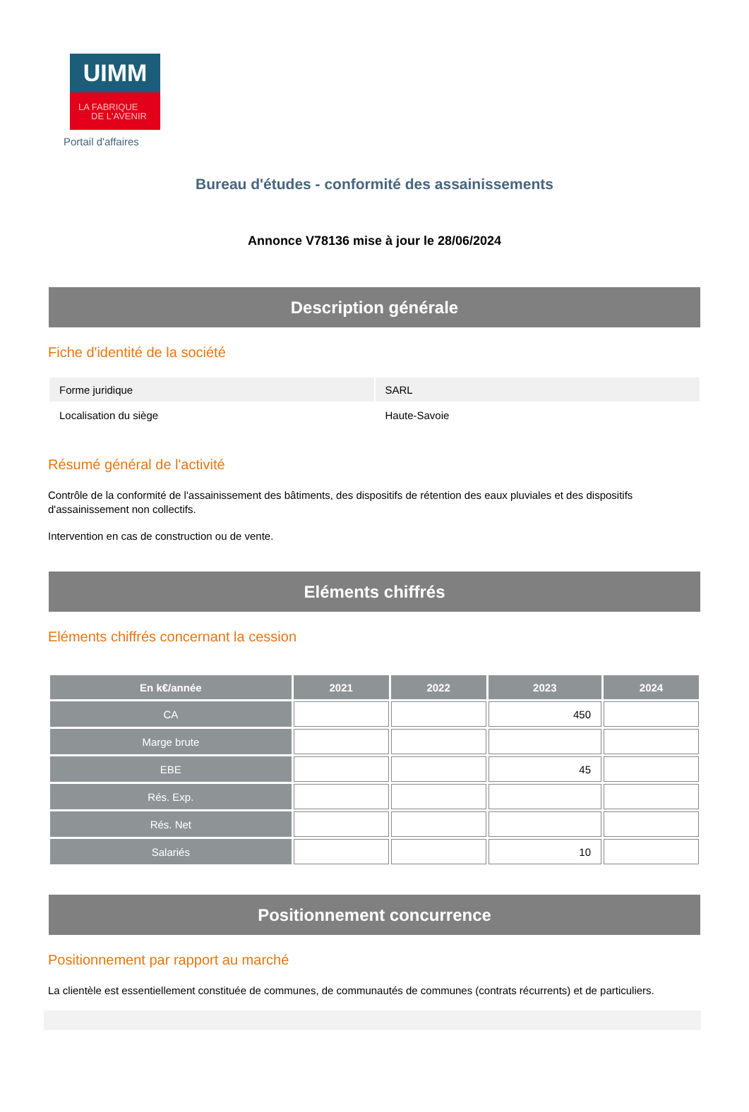UIMM
LA FABRIQUE
DE L'AVENIR
Portail d'affaires
Bureau d'études - conformité des assainissements
Annonce V78136 mise à jour le 28/06/2024
Description générale
Fiche d'identité de la société
| Forme juridique | SARL |
| Localisation du siège | Haute-Savoie |
Résumé général de l'activité
Contrôle de la conformité de l'assainissement des bâtiments, des dispositifs de rétention des eaux pluviales et des dispositifs d'assainissement non collectifs.
Intervention en cas de construction ou de vente.
Eléments chiffrés
Eléments chiffrés concernant la cession
| En k€/année | 2021 | 2022 | 2023 | 2024 |
| --- | --- | --- | --- | --- |
| CA | | | 450 | |
| Marge brute | | | | |
| EBE | | | 45 | |
| Rés. Exp. | | | | |
| Rés. Net | | | | |
| Salariés | | | 10 | |
Positionnement concurrence
Positionnement par rapport au marché
La clientèle est essentiellement constituée de communes, de communautés de communes (contrats récurrents) et de particuliers.